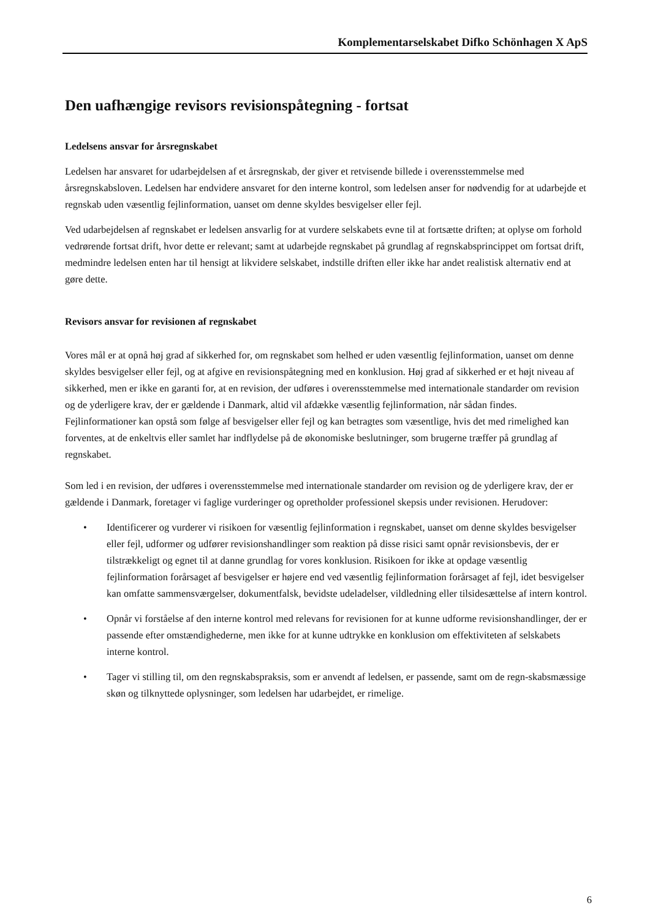Komplementarselskabet Difko Schönhagen X ApS
Den uafhængige revisors revisionspåtegning - fortsat
Ledelsens ansvar for årsregnskabet
Ledelsen har ansvaret for udarbejdelsen af et årsregnskab, der giver et retvisende billede i overensstemmelse med årsregnskabsloven. Ledelsen har endvidere ansvaret for den interne kontrol, som ledelsen anser for nødvendig for at udarbejde et regnskab uden væsentlig fejlinformation, uanset om denne skyldes besvigelser eller fejl.
Ved udarbejdelsen af regnskabet er ledelsen ansvarlig for at vurdere selskabets evne til at fortsætte driften; at oplyse om forhold vedrørende fortsat drift, hvor dette er relevant; samt at udarbejde regnskabet på grundlag af regnskabsprincippet om fortsat drift, medmindre ledelsen enten har til hensigt at likvidere selskabet, indstille driften eller ikke har andet realistisk alternativ end at gøre dette.
Revisors ansvar for revisionen af regnskabet
Vores mål er at opnå høj grad af sikkerhed for, om regnskabet som helhed er uden væsentlig fejlinformation, uanset om denne skyldes besvigelser eller fejl, og at afgive en revisionspåtegning med en konklusion. Høj grad af sikkerhed er et højt niveau af sikkerhed, men er ikke en garanti for, at en revision, der udføres i overensstemmelse med internationale standarder om revision og de yderligere krav, der er gældende i Danmark, altid vil afdække væsentlig fejlinformation, når sådan findes. Fejlinformationer kan opstå som følge af besvigelser eller fejl og kan betragtes som væsentlige, hvis det med rimelighed kan forventes, at de enkeltvis eller samlet har indflydelse på de økonomiske beslutninger, som brugerne træffer på grundlag af regnskabet.
Som led i en revision, der udføres i overensstemmelse med internationale standarder om revision og de yderligere krav, der er gældende i Danmark, foretager vi faglige vurderinger og opretholder professionel skepsis under revisionen. Herudover:
• Identificerer og vurderer vi risikoen for væsentlig fejlinformation i regnskabet, uanset om denne skyldes besvigelser eller fejl, udformer og udfører revisionshandlinger som reaktion på disse risici samt opnår revisionsbevis, der er tilstrækkeligt og egnet til at danne grundlag for vores konklusion. Risikoen for ikke at opdage væsentlig fejlinformation forårsaget af besvigelser er højere end ved væsentlig fejlinformation forårsaget af fejl, idet besvigelser kan omfatte sammensværgelser, dokumentfalsk, bevidste udeladelser, vildledning eller tilsidesættelse af intern kontrol.
• Opnår vi forståelse af den interne kontrol med relevans for revisionen for at kunne udforme revisionshandlinger, der er passende efter omstændighederne, men ikke for at kunne udtrykke en konklusion om effektiviteten af selskabets interne kontrol.
• Tager vi stilling til, om den regnskabspraksis, som er anvendt af ledelsen, er passende, samt om de regn-skabsmæssige skøn og tilknyttede oplysninger, som ledelsen har udarbejdet, er rimelige.
6